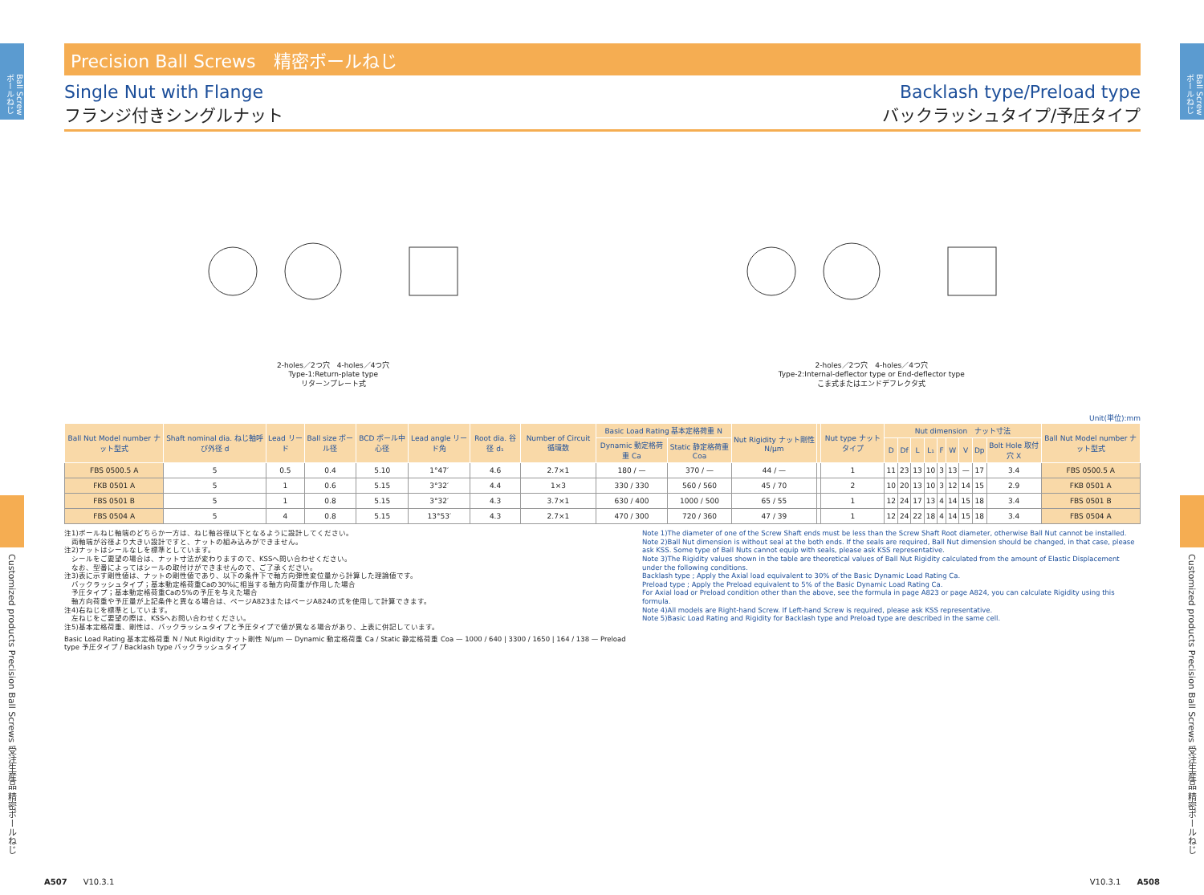Ball Screw ボールねじ
Customized products Precision Ball Screws 受注生産品 精密ボールねじ
Ball Screw ボールねじ
Customized products Precision Ball Screws 受注生産品 精密ボールねじ
Precision Ball Screws　精密ボールねじ
Single Nut with Flange
フランジ付きシングルナット
Backlash type/Preload type
バックラッシュタイプ/予圧タイプ
2-holes／2つ穴　4-holes／4つ穴
Type-1:Return-plate type
リターンプレート式
2-holes／2つ穴　4-holes／4つ穴
Type-2:Internal-deflector type or End-deflector type
こま式またはエンドデフレクタ式
Unit(単位):mm
| Ball Nut Model number ナット型式 | Shaft nominal dia. ねじ軸呼び外径 d | Lead リード | Ball size ボール径 | BCD ボール中心径 | Lead angle リード角 | Root dia. 谷径 d₁ | Number of Circuit 循環数 | Basic Load Rating 基本定格荷重 N | | Nut Rigidity ナット剛性 N/μm | | Nut type ナットタイプ | Nut dimension ナット寸法 | | | | | | | | | Ball Nut Model number ナット型式 |
| --- | --- | --- | --- | --- | --- | --- | --- | --- | --- | --- | --- | --- | --- | --- | --- | --- | --- | --- | --- | --- | --- | --- |
| | | | | | | | | Dynamic 動定格荷重 Ca | Static 静定格荷重 Coa | | | | D | Df | L | L₁ | F | W | V | Dp | Bolt Hole 取付穴 X | |
| FBS 0500.5 A | 5 | 0.5 | 0.4 | 5.10 | 1°47′ | 4.6 | 2.7×1 | 180 / — | 370 / — | 44 / — | | 1 | 11 | 23 | 13 | 10 | 3 | 13 | — | 17 | 3.4 | FBS 0500.5 A |
| FKB 0501 A | 5 | 1 | 0.6 | 5.15 | 3°32′ | 4.4 | 1×3 | 330 / 330 | 560 / 560 | 45 / 70 | | 2 | 10 | 20 | 13 | 10 | 3 | 12 | 14 | 15 | 2.9 | FKB 0501 A |
| FBS 0501 B | 5 | 1 | 0.8 | 5.15 | 3°32′ | 4.3 | 3.7×1 | 630 / 400 | 1000 / 500 | 65 / 55 | | 1 | 12 | 24 | 17 | 13 | 4 | 14 | 15 | 18 | 3.4 | FBS 0501 B |
| FBS 0504 A | 5 | 4 | 0.8 | 5.15 | 13°53′ | 4.3 | 2.7×1 | 470 / 300 | 720 / 360 | 47 / 39 | | 1 | 12 | 24 | 22 | 18 | 4 | 14 | 15 | 18 | 3.4 | FBS 0504 A |
注1)ボールねじ軸端のどちらか一方は、ねじ軸谷径以下となるように設計してください。
　両軸端が谷径より大きい設計ですと、ナットの組み込みができません。
注2)ナットはシールなしを標準としています。
　シールをご要望の場合は、ナット寸法が変わりますので、KSSへ問い合わせください。
　なお、型番によってはシールの取付けができませんので、ご了承ください。
注3)表に示す剛性値は、ナットの剛性値であり、以下の条件下で軸方向弾性変位量から計算した理論値です。
　バックラッシュタイプ；基本動定格荷重Caの30%に相当する軸方向荷重が作用した場合
　予圧タイプ；基本動定格荷重Caの5%の予圧を与えた場合
　軸方向荷重や予圧量が上記条件と異なる場合は、ページA823またはページA824の式を使用して計算できます。
注4)右ねじを標準としています。
　左ねじをご要望の際は、KSSへお問い合わせください。
注5)基本定格荷重、剛性は、バックラッシュタイプと予圧タイプで値が異なる場合があり、上表に併記しています。
Basic Load Rating 基本定格荷重 N / Nut Rigidity ナット剛性 N/μm — Dynamic 動定格荷重 Ca / Static 静定格荷重 Coa — 1000 / 640 | 3300 / 1650 | 164 / 138 — Preload type 予圧タイプ / Backlash type バックラッシュタイプ
Note 1)The diameter of one of the Screw Shaft ends must be less than the Screw Shaft Root diameter, otherwise Ball Nut cannot be installed.
Note 2)Ball Nut dimension is without seal at the both ends. If the seals are required, Ball Nut dimension should be changed, in that case, please ask KSS. Some type of Ball Nuts cannot equip with seals, please ask KSS representative.
Note 3)The Rigidity values shown in the table are theoretical values of Ball Nut Rigidity calculated from the amount of Elastic Displacement under the following conditions.
Backlash type ; Apply the Axial load equivalent to 30% of the Basic Dynamic Load Rating Ca.
Preload type ; Apply the Preload equivalent to 5% of the Basic Dynamic Load Rating Ca.
For Axial load or Preload condition other than the above, see the formula in page A823 or page A824, you can calculate Rigidity using this formula.
Note 4)All models are Right-hand Screw. If Left-hand Screw is required, please ask KSS representative.
Note 5)Basic Load Rating and Rigidity for Backlash type and Preload type are described in the same cell.
A507　　V10.3.1 V10.3.1　　A508